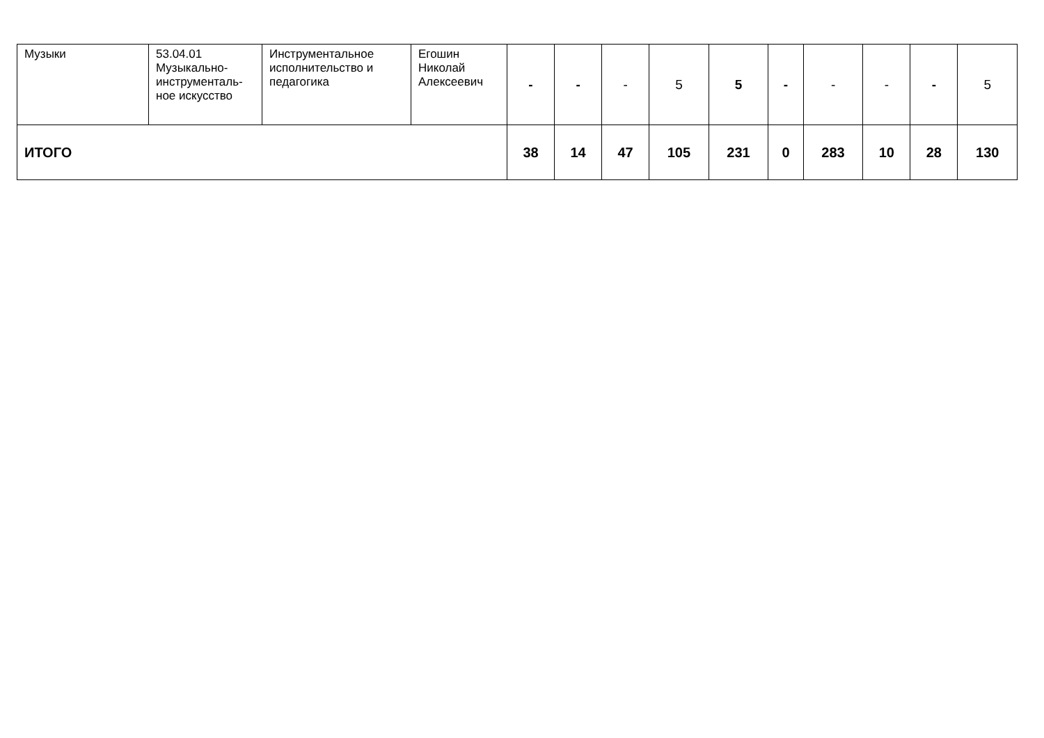| Музыки | 53.04.01 Музыкально-инструменталь-ное искусство | Инструментальное исполнительство и педагогика | Егошин Николай Алексеевич | - | - | - | 5 | 5 | - | - | - | - | 5 |
| ИТОГО | | | | 38 | 14 | 47 | 105 | 231 | 0 | 283 | 10 | 28 | 130 |